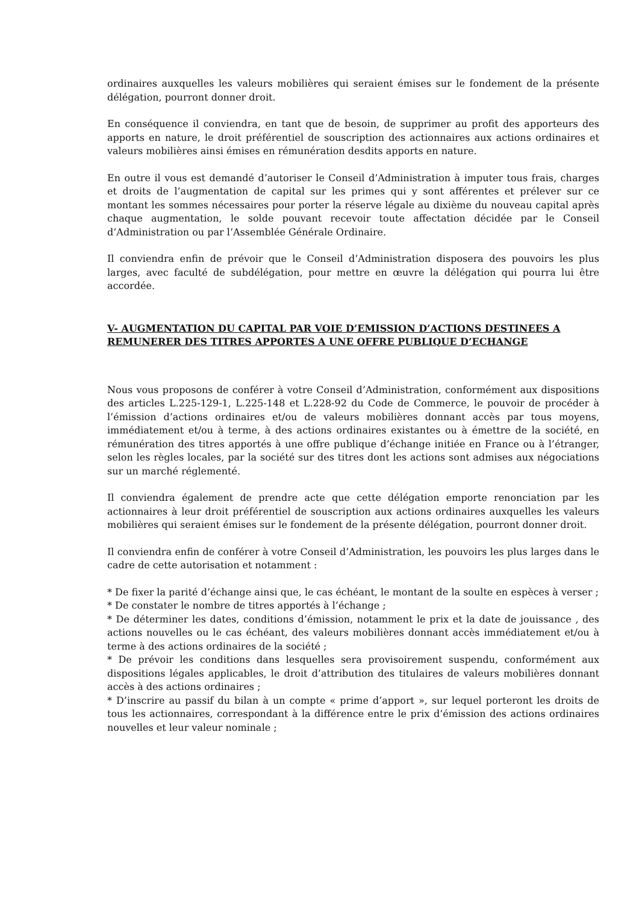ordinaires auxquelles les valeurs mobilières qui seraient émises sur le fondement de la présente délégation, pourront donner droit.
En conséquence il conviendra, en tant que de besoin, de supprimer au profit des apporteurs des apports en nature, le droit préférentiel de souscription des actionnaires aux actions ordinaires et valeurs mobilières ainsi émises en rémunération desdits apports en nature.
En outre il vous est demandé d’autoriser le Conseil d’Administration à imputer tous frais, charges et droits de l’augmentation de capital sur les primes qui y sont afférentes et prélever sur ce montant les sommes nécessaires pour porter la réserve légale au dixième du nouveau capital après chaque augmentation, le solde pouvant recevoir toute affectation décidée par le Conseil d’Administration ou par l’Assemblée Générale Ordinaire.
Il conviendra enfin de prévoir que le Conseil d’Administration disposera des pouvoirs les plus larges, avec faculté de subdélégation, pour mettre en œuvre la délégation qui pourra lui être accordée.
V- AUGMENTATION DU CAPITAL PAR VOIE D’EMISSION D’ACTIONS DESTINEES A REMUNERER DES TITRES APPORTES A UNE OFFRE PUBLIQUE D’ECHANGE
Nous vous proposons de conférer à votre Conseil d’Administration, conformément aux dispositions des articles L.225-129-1, L.225-148 et L.228-92 du Code de Commerce, le pouvoir de procéder à l’émission d’actions ordinaires et/ou de valeurs mobilières donnant accès par tous moyens, immédiatement et/ou à terme, à des actions ordinaires existantes ou à émettre de la société, en rémunération des titres apportés à une offre publique d’échange initiée en France ou à l’étranger, selon les règles locales, par la société sur des titres dont les actions sont admises aux négociations sur un marché réglementé.
Il conviendra également de prendre acte que cette délégation emporte renonciation par les actionnaires à leur droit préférentiel de souscription aux actions ordinaires auxquelles les valeurs mobilières qui seraient émises sur le fondement de la présente délégation, pourront donner droit.
Il conviendra enfin de conférer à votre Conseil d’Administration, les pouvoirs les plus larges dans le cadre de cette autorisation et notamment :
* De fixer la parité d’échange ainsi que, le cas échéant, le montant de la soulte en espèces à verser ;
* De constater le nombre de titres apportés à l’échange ;
* De déterminer les dates, conditions d’émission, notamment le prix et la date de jouissance , des actions nouvelles ou le cas échéant, des valeurs mobilières donnant accès immédiatement et/ou à terme à des actions ordinaires de la société ;
* De prévoir les conditions dans lesquelles sera provisoirement suspendu, conformément aux dispositions légales applicables, le droit d’attribution des titulaires de valeurs mobilières donnant accès à des actions ordinaires ;
* D’inscrire au passif du bilan à un compte « prime d’apport », sur lequel porteront les droits de tous les actionnaires, correspondant à la différence entre le prix d’émission des actions ordinaires nouvelles et leur valeur nominale ;